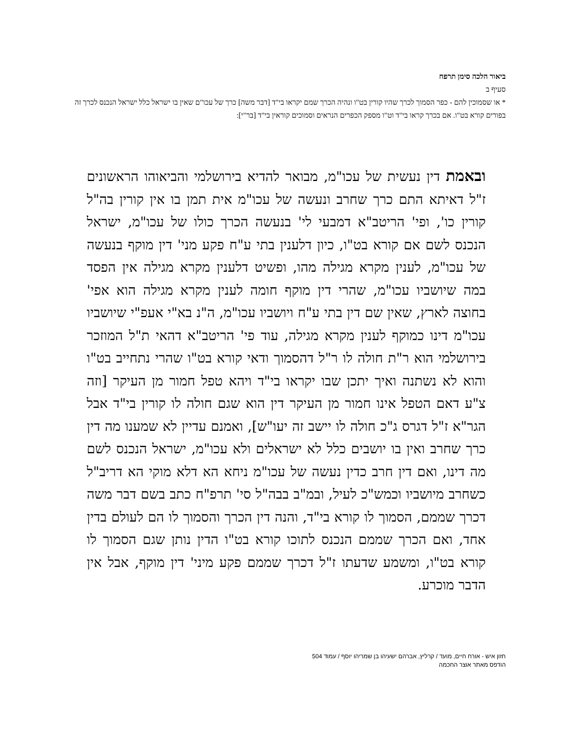ביאור הלכה סימן תרפח
סעיף ב
* או שסמוכין להם - כפר הסמוך לכרך שהיו קורין בט"ו ונהיה הכרך שמם יקראו בי"ד [דבר משה] כרך של עכו"ם שאין בו ישראל כלל ישראל הנכנס לכרך זה בפורים קורא בט"ו. אם בכרך קראו בי"ד וט"ו מספק הכפרים הנראים וסמוכים קוראין בי"ד [בר"י]:
ובאמת דין נעשית של עכו"מ, מבואר להדיא בירושלמי והביאוהו הראשונים ז"ל דאיתא התם כרך שחרב ונעשה של עכו"מ אית תמן בו אין קורין בה"ל קורין כו', ופי' הריטב"א דמבעי לי' בנעשה הכרך כולו של עכו"מ, ישראל הנכנס לשם אם קורא בט"ו, כיון דלענין בתי ע"ח פקע מני' דין מוקף בנעשה של עכו"מ, לענין מקרא מגילה מהו, ופשיט דלענין מקרא מגילה אין הפסד במה שיושביו עכו"מ, שהרי דין מוקף חומה לענין מקרא מגילה הוא אפי' בחוצה לארץ, שאין שם דין בתי ע"ח ויושביו עכו"מ, ה"נ בא"י אעפ"י שיושביו עכו"מ דינו כמוקף לענין מקרא מגילה, עוד פי' הריטב"א דהאי ת"ל המוזכר בירושלמי הוא ר"ת חולה לו ר"ל דהסמוך ודאי קורא בט"ו שהרי נתחייב בט"ו והוא לא נשתנה ואיך יתכן שבו יקראו בי"ד ויהא טפל חמור מן העיקר [וזה צ"ע דאם הטפל אינו חמור מן העיקר דין הוא שגם חולה לו קורין בי"ד אבל הגר"א ז"ל דגרס ג"כ חולה לו יישב זה יעו"ש], ואמנם עדיין לא שמענו מה דין כרך שחרב ואין בו יושבים כלל לא ישראלים ולא עכו"מ, ישראל הנכנס לשם מה דינו, ואם דין חרב כדין נעשה של עכו"מ ניחא הא דלא מוקי הא דריב"ל כשחרב מיושביו וכמש"כ לעיל, ובמ"ב בבה"ל סי' תרפ"ח כתב בשם דבר משה דכרך שממם, הסמוך לו קורא בי"ד, והנה דין הכרך והסמוך לו הם לעולם בדין אחד, ואם הכרך שממם הנכנס לתוכו קורא בט"ו הדין נותן שגם הסמוך לו קורא בט"ו, ומשמע שדעתו ז"ל דכרך שממם פקע מיני' דין מוקף, אבל אין הדבר מוכרע.
חזון איש - אורח חיים, מועד / קרליץ, אברהם ישעיהו בן שמריהו יוסף / עמוד 504
הודפס מאתר אוצר החכמה